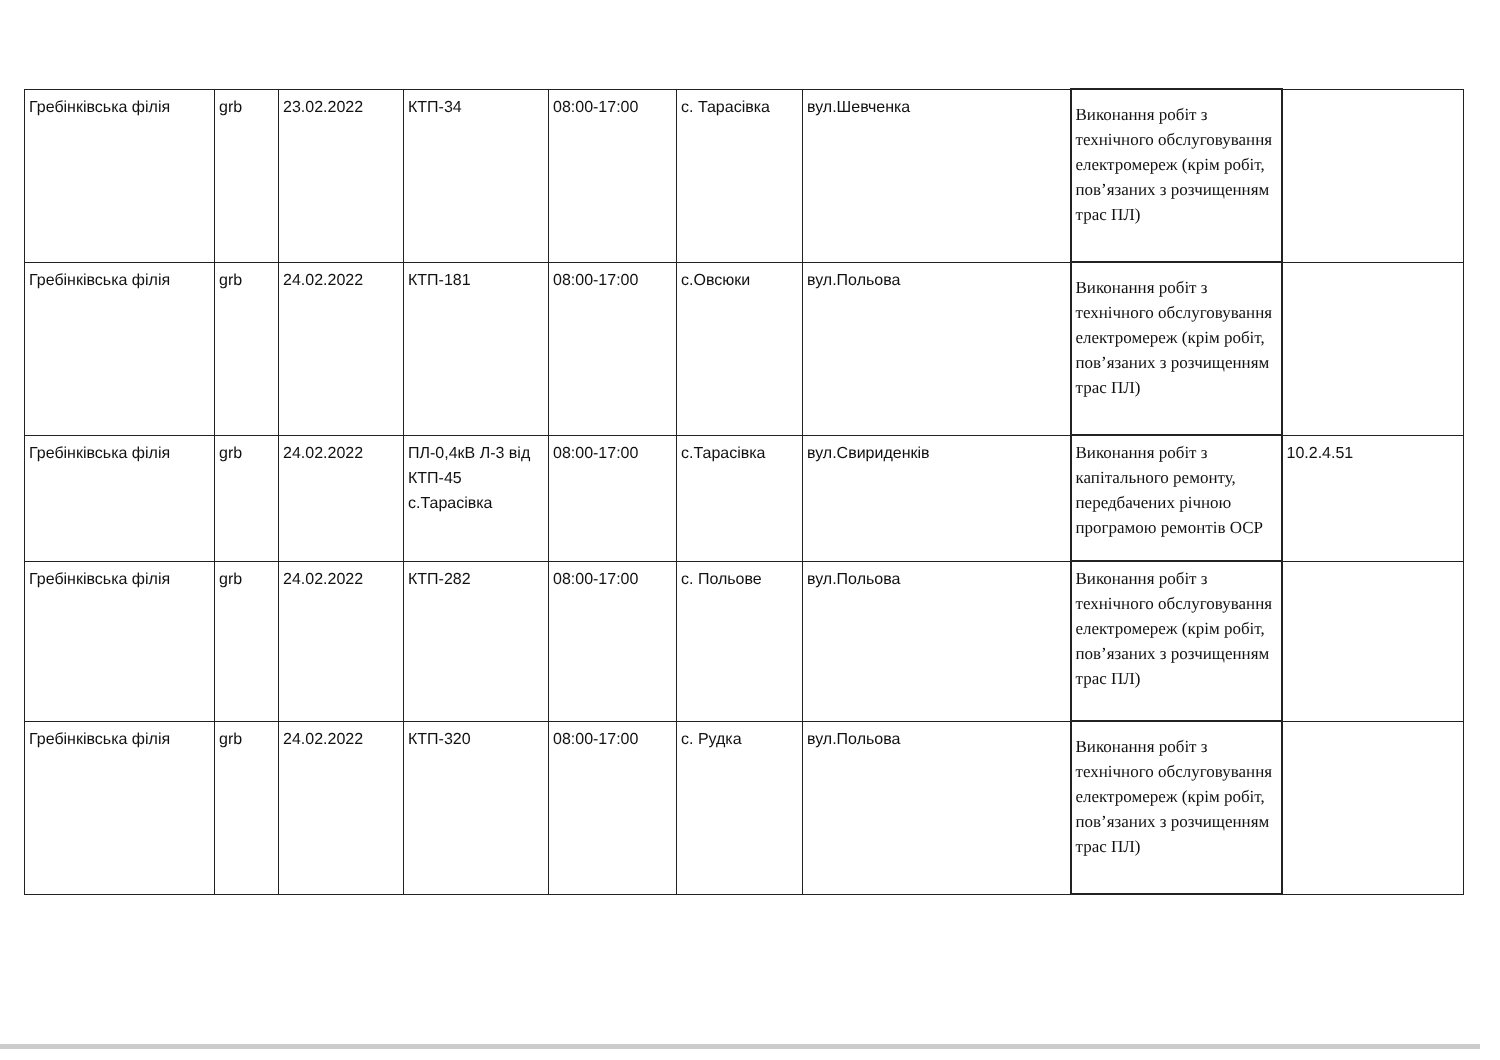| Гребінківська філія | grb | 23.02.2022 | КТП-34 | 08:00-17:00 | с. Тарасівка | вул.Шевченка | Виконання робіт з технічного обслуговування електромереж (крім робіт, пов’язаних з розчищенням трас ПЛ) | |
| Гребінківська філія | grb | 24.02.2022 | КТП-181 | 08:00-17:00 | с.Овсюки | вул.Польова | Виконання робіт з технічного обслуговування електромереж (крім робіт, пов’язаних з розчищенням трас ПЛ) | |
| Гребінківська філія | grb | 24.02.2022 | ПЛ-0,4кВ Л-3 від КТП-45 с.Тарасівка | 08:00-17:00 | с.Тарасівка | вул.Свириденків | Виконання робіт з капітального ремонту, передбачених річною програмою ремонтів ОСР | 10.2.4.51 |
| Гребінківська філія | grb | 24.02.2022 | КТП-282 | 08:00-17:00 | с. Польове | вул.Польова | Виконання робіт з технічного обслуговування електромереж (крім робіт, пов’язаних з розчищенням трас ПЛ) | |
| Гребінківська філія | grb | 24.02.2022 | КТП-320 | 08:00-17:00 | с. Рудка | вул.Польова | Виконання робіт з технічного обслуговування електромереж (крім робіт, пов’язаних з розчищенням трас ПЛ) | |